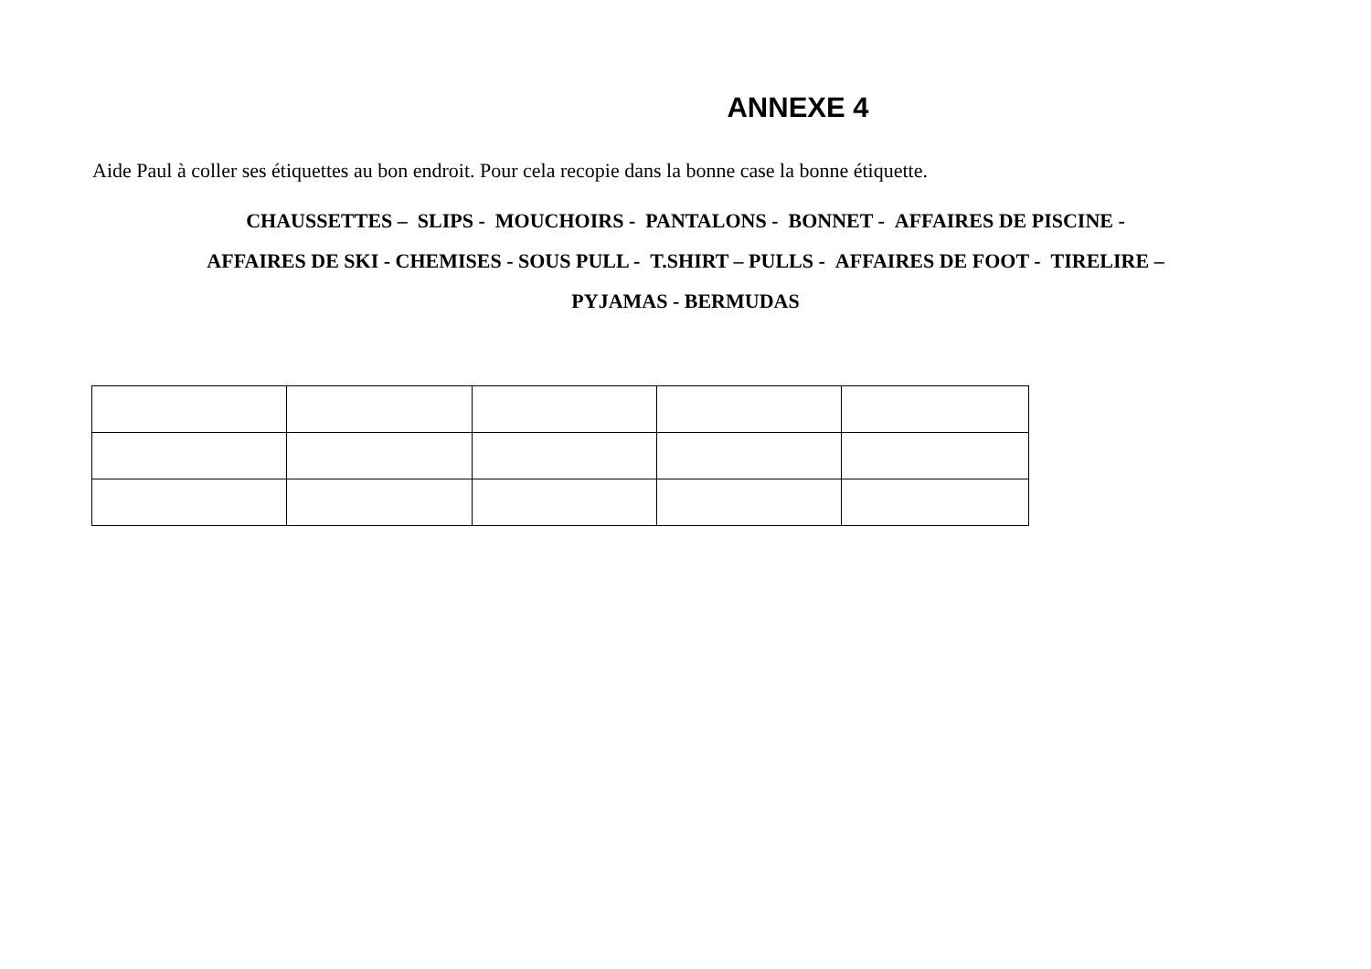ANNEXE 4
Aide Paul à coller ses étiquettes au bon endroit. Pour cela recopie dans la bonne case la bonne étiquette.
CHAUSSETTES – SLIPS - MOUCHOIRS - PANTALONS - BONNET - AFFAIRES DE PISCINE -
AFFAIRES DE SKI - CHEMISES - SOUS PULL - T.SHIRT – PULLS - AFFAIRES DE FOOT - TIRELIRE –
PYJAMAS - BERMUDAS